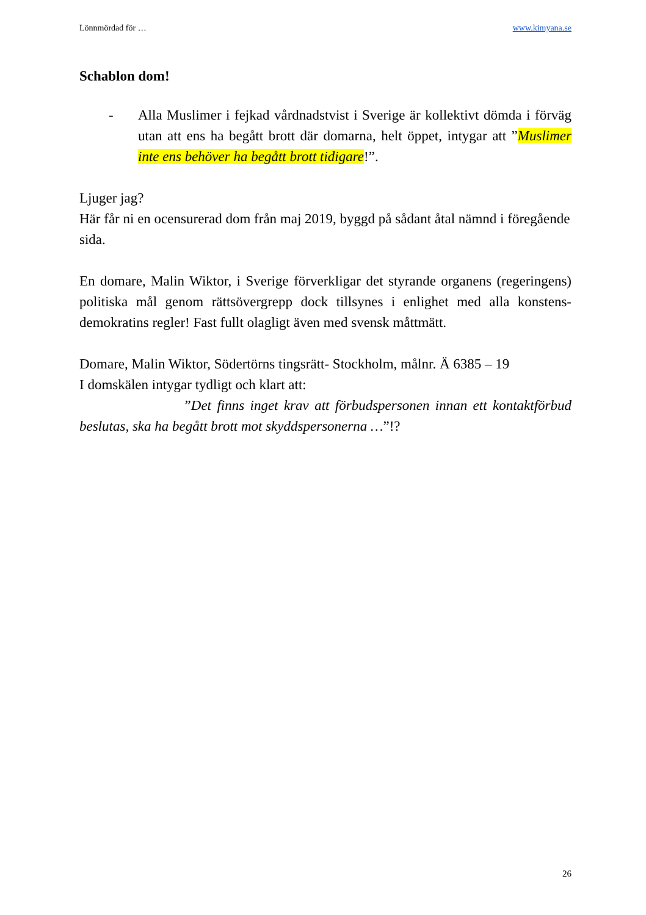Lönnmördad för … www.kimyana.se
Schablon dom!
- Alla Muslimer i fejkad vårdnadstvist i Sverige är kollektivt dömda i förväg utan att ens ha begått brott där domarna, helt öppet, intygar att ”Muslimer inte ens behöver ha begått brott tidigare!”.
Ljuger jag?
Här får ni en ocensurerad dom från maj 2019, byggd på sådant åtal nämnd i föregående sida.
En domare, Malin Wiktor, i Sverige förverkligar det styrande organens (regeringens) politiska mål genom rättsövergrepp dock tillsynes i enlighet med alla konstens- demokratins regler! Fast fullt olagligt även med svensk måttmätt.
Domare, Malin Wiktor, Södertörns tingsrätt- Stockholm, målnr. Ä 6385 – 19
I domskälen intygar tydligt och klart att:
”Det finns inget krav att förbudspersonen innan ett kontaktförbud beslutas, ska ha begått brott mot skyddspersonerna …”!?
26